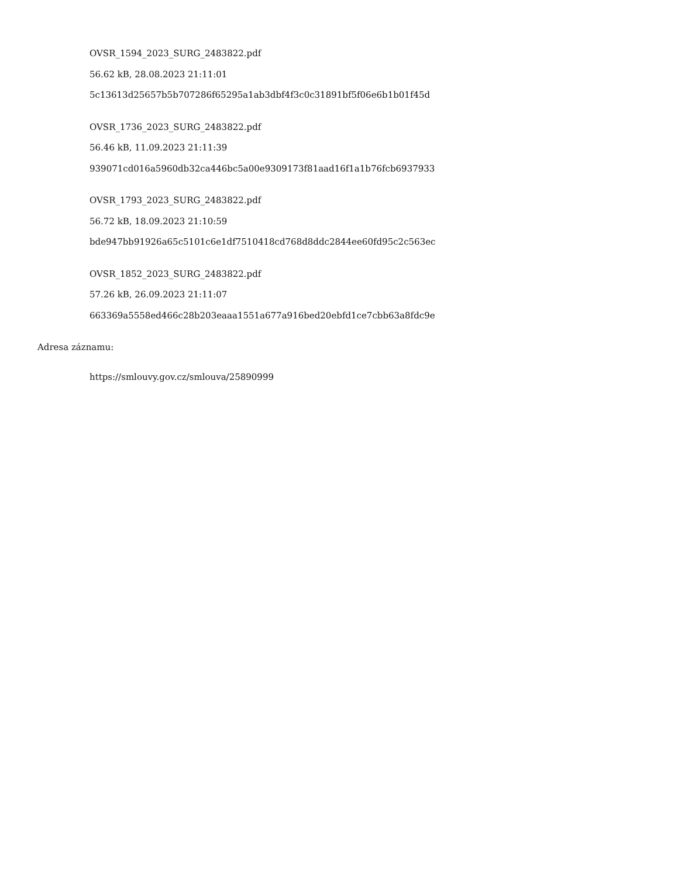OVSR_1594_2023_SURG_2483822.pdf
56.62 kB, 28.08.2023 21:11:01
5c13613d25657b5b707286f65295a1ab3dbf4f3c0c31891bf5f06e6b1b01f45d
OVSR_1736_2023_SURG_2483822.pdf
56.46 kB, 11.09.2023 21:11:39
939071cd016a5960db32ca446bc5a00e9309173f81aad16f1a1b76fcb6937933
OVSR_1793_2023_SURG_2483822.pdf
56.72 kB, 18.09.2023 21:10:59
bde947bb91926a65c5101c6e1df7510418cd768d8ddc2844ee60fd95c2c563ec
OVSR_1852_2023_SURG_2483822.pdf
57.26 kB, 26.09.2023 21:11:07
663369a5558ed466c28b203eaaa1551a677a916bed20ebfd1ce7cbb63a8fdc9e
Adresa záznamu:
https://smlouvy.gov.cz/smlouva/25890999